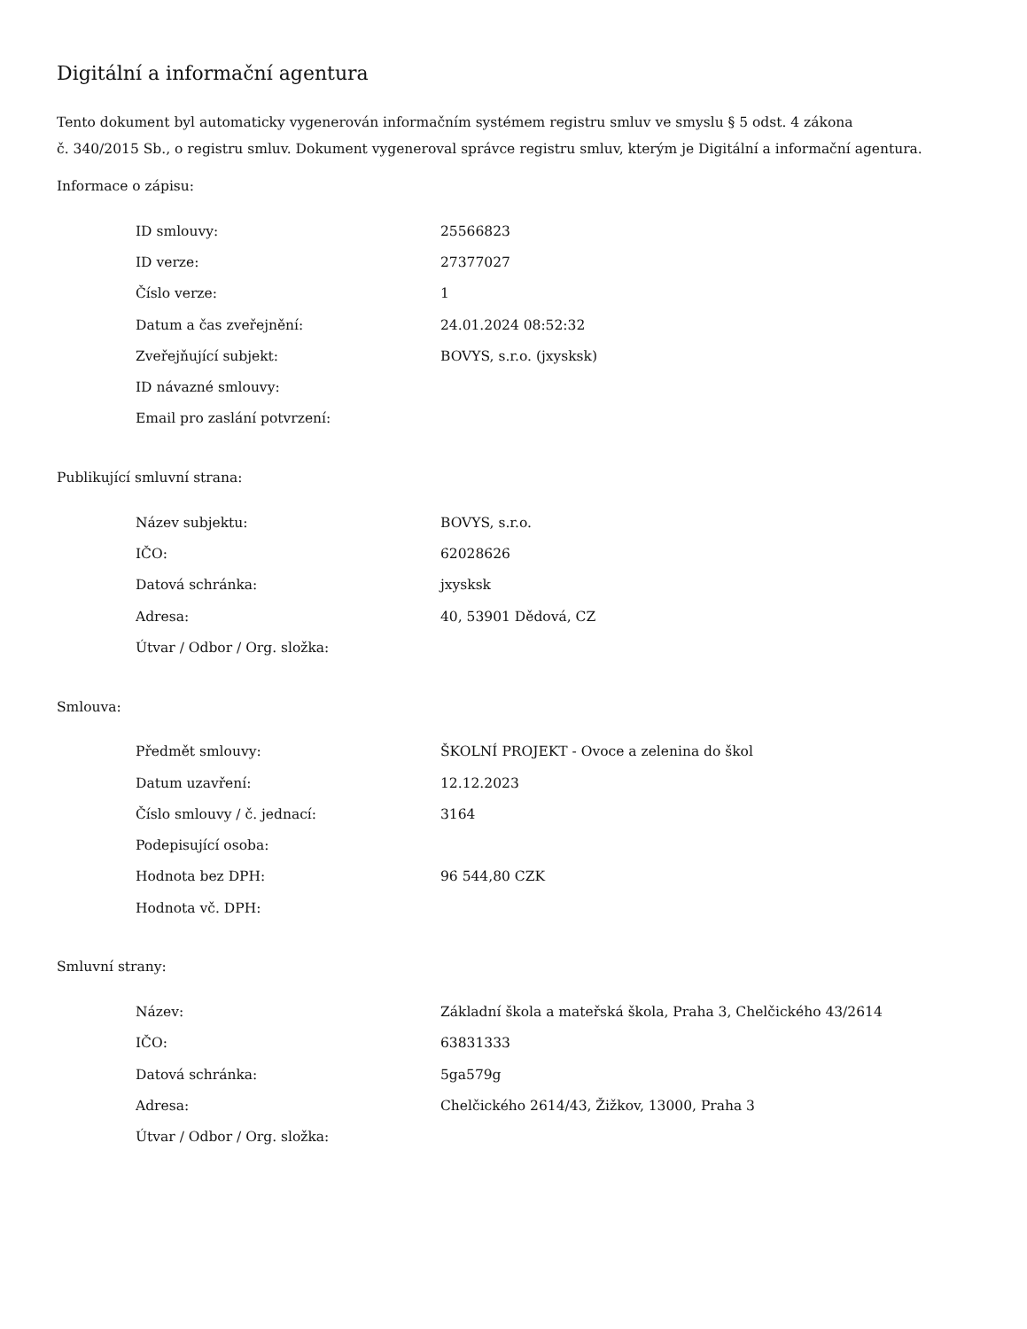Digitální a informační agentura
Tento dokument byl automaticky vygenerován informačním systémem registru smluv ve smyslu § 5 odst. 4 zákona
č. 340/2015 Sb., o registru smluv. Dokument vygeneroval správce registru smluv, kterým je Digitální a informační agentura.
Informace o zápisu:
| ID smlouvy: | 25566823 |
| ID verze: | 27377027 |
| Číslo verze: | 1 |
| Datum a čas zveřejnění: | 24.01.2024 08:52:32 |
| Zveřejňující subjekt: | BOVYS, s.r.o. (jxysksk) |
| ID návazné smlouvy: | |
| Email pro zaslání potvrzení: | |
Publikující smluvní strana:
| Název subjektu: | BOVYS, s.r.o. |
| IČO: | 62028626 |
| Datová schránka: | jxysksk |
| Adresa: | 40, 53901 Dědová, CZ |
| Útvar / Odbor / Org. složka: | |
Smlouva:
| Předmět smlouvy: | ŠKOLNÍ PROJEKT - Ovoce a zelenina do škol |
| Datum uzavření: | 12.12.2023 |
| Číslo smlouvy / č. jednací: | 3164 |
| Podepisující osoba: | |
| Hodnota bez DPH: | 96 544,80 CZK |
| Hodnota vč. DPH: | |
Smluvní strany:
| Název: | Základní škola a mateřská škola, Praha 3, Chelčického 43/2614 |
| IČO: | 63831333 |
| Datová schránka: | 5ga579g |
| Adresa: | Chelčického 2614/43, Žižkov, 13000, Praha 3 |
| Útvar / Odbor / Org. složka: | |